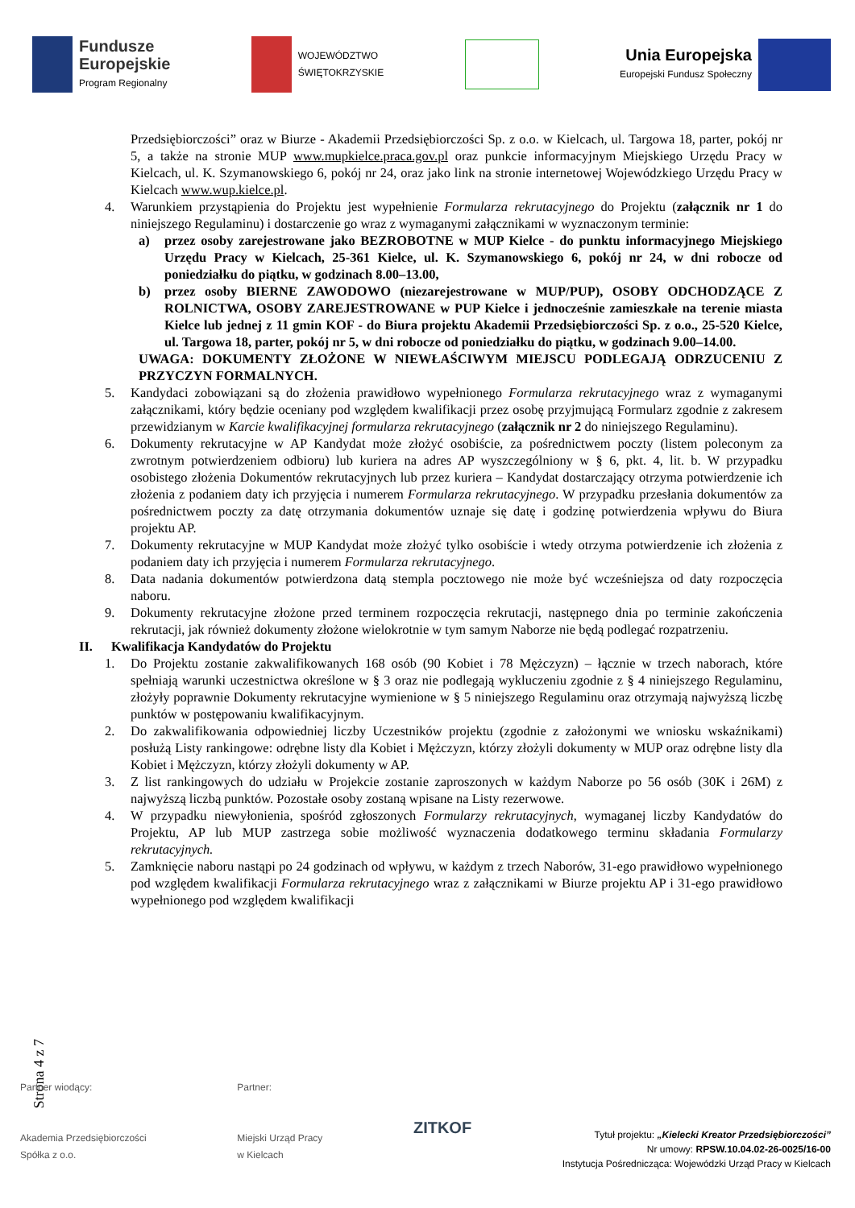Fundusze
Europejskie
Program Regionalny
WOJEWÓDZTWO
ŚWIĘTOKRZYSKIE
Unia Europejska
Europejski Fundusz Społeczny
Przedsiębiorczości” oraz w Biurze - Akademii Przedsiębiorczości Sp. z o.o. w Kielcach, ul. Targowa 18, parter, pokój nr 5, a także na stronie MUP www.mupkielce.praca.gov.pl oraz punkcie informacyjnym Miejskiego Urzędu Pracy w Kielcach, ul. K. Szymanowskiego 6, pokój nr 24, oraz jako link na stronie internetowej Wojewódzkiego Urzędu Pracy w Kielcach www.wup.kielce.pl.
4. Warunkiem przystąpienia do Projektu jest wypełnienie Formularza rekrutacyjnego do Projektu (załącznik nr 1 do niniejszego Regulaminu) i dostarczenie go wraz z wymaganymi załącznikami w wyznaczonym terminie:
a) przez osoby zarejestrowane jako BEZROBOTNE w MUP Kielce - do punktu informacyjnego Miejskiego Urzędu Pracy w Kielcach, 25-361 Kielce, ul. K. Szymanowskiego 6, pokój nr 24, w dni robocze od poniedziałku do piątku, w godzinach 8.00–13.00,
b) przez osoby BIERNE ZAWODOWO (niezarejestrowane w MUP/PUP), OSOBY ODCHODZĄCE Z ROLNICTWA, OSOBY ZAREJESTROWANE w PUP Kielce i jednocześnie zamieszkałe na terenie miasta Kielce lub jednej z 11 gmin KOF - do Biura projektu Akademii Przedsiębiorczości Sp. z o.o., 25-520 Kielce, ul. Targowa 18, parter, pokój nr 5, w dni robocze od poniedziałku do piątku, w godzinach 9.00–14.00.
UWAGA: DOKUMENTY ZŁOŻONE W NIEWŁAŚCIWYM MIEJSCU PODLEGAJĄ ODRZUCENIU Z PRZYCZYN FORMALNYCH.
5. Kandydaci zobowiązani są do złożenia prawidłowo wypełnionego Formularza rekrutacyjnego wraz z wymaganymi załącznikami, który będzie oceniany pod względem kwalifikacji przez osobę przyjmującą Formularz zgodnie z zakresem przewidzianym w Karcie kwalifikacyjnej formularza rekrutacyjnego (załącznik nr 2 do niniejszego Regulaminu).
6. Dokumenty rekrutacyjne w AP Kandydat może złożyć osobiście, za pośrednictwem poczty (listem poleconym za zwrotnym potwierdzeniem odbioru) lub kuriera na adres AP wyszczególniony w § 6, pkt. 4, lit. b. W przypadku osobistego złożenia Dokumentów rekrutacyjnych lub przez kuriera – Kandydat dostarczający otrzyma potwierdzenie ich złożenia z podaniem daty ich przyjęcia i numerem Formularza rekrutacyjnego. W przypadku przesłania dokumentów za pośrednictwem poczty za datę otrzymania dokumentów uznaje się datę i godzinę potwierdzenia wpływu do Biura projektu AP.
7. Dokumenty rekrutacyjne w MUP Kandydat może złożyć tylko osobiście i wtedy otrzyma potwierdzenie ich złożenia z podaniem daty ich przyjęcia i numerem Formularza rekrutacyjnego.
8. Data nadania dokumentów potwierdzona datą stempla pocztowego nie może być wcześniejsza od daty rozpoczęcia naboru.
9. Dokumenty rekrutacyjne złożone przed terminem rozpoczęcia rekrutacji, następnego dnia po terminie zakończenia rekrutacji, jak również dokumenty złożone wielokrotnie w tym samym Naborze nie będą podlegać rozpatrzeniu.
II. Kwalifikacja Kandydatów do Projektu
1. Do Projektu zostanie zakwalifikowanych 168 osób (90 Kobiet i 78 Mężczyzn) – łącznie w trzech naborach, które spełniają warunki uczestnictwa określone w § 3 oraz nie podlegają wykluczeniu zgodnie z § 4 niniejszego Regulaminu, złożyły poprawnie Dokumenty rekrutacyjne wymienione w § 5 niniejszego Regulaminu oraz otrzymają najwyższą liczbę punktów w postępowaniu kwalifikacyjnym.
2. Do zakwalifikowania odpowiedniej liczby Uczestników projektu (zgodnie z założonymi we wniosku wskaźnikami) posłużą Listy rankingowe: odrębne listy dla Kobiet i Mężczyzn, którzy złożyli dokumenty w MUP oraz odrębne listy dla Kobiet i Mężczyzn, którzy złożyli dokumenty w AP.
3. Z list rankingowych do udziału w Projekcie zostanie zaproszonych w każdym Naborze po 56 osób (30K i 26M) z najwyższą liczbą punktów. Pozostałe osoby zostaną wpisane na Listy rezerwowe.
4. W przypadku niewyłonienia, spośród zgłoszonych Formularzy rekrutacyjnych, wymaganej liczby Kandydatów do Projektu, AP lub MUP zastrzega sobie możliwość wyznaczenia dodatkowego terminu składania Formularzy rekrutacyjnych.
5. Zamknięcie naboru nastąpi po 24 godzinach od wpływu, w każdym z trzech Naborów, 31-ego prawidłowo wypełnionego pod względem kwalifikacji Formularza rekrutacyjnego wraz z załącznikami w Biurze projektu AP i 31-ego prawidłowo wypełnionego pod względem kwalifikacji
Strona 4 z 7
Partner wiodący:
Akademia Przedsiębiorczości
Spółka z o.o.
Partner:
Miejski Urząd Pracy
w Kielcach
ZITKOF
Tytuł projektu: „Kielecki Kreator Przedsiębiorczości”
Nr umowy: RPSW.10.04.02-26-0025/16-00
Instytucja Pośrednicząca: Wojewódzki Urząd Pracy w Kielcach